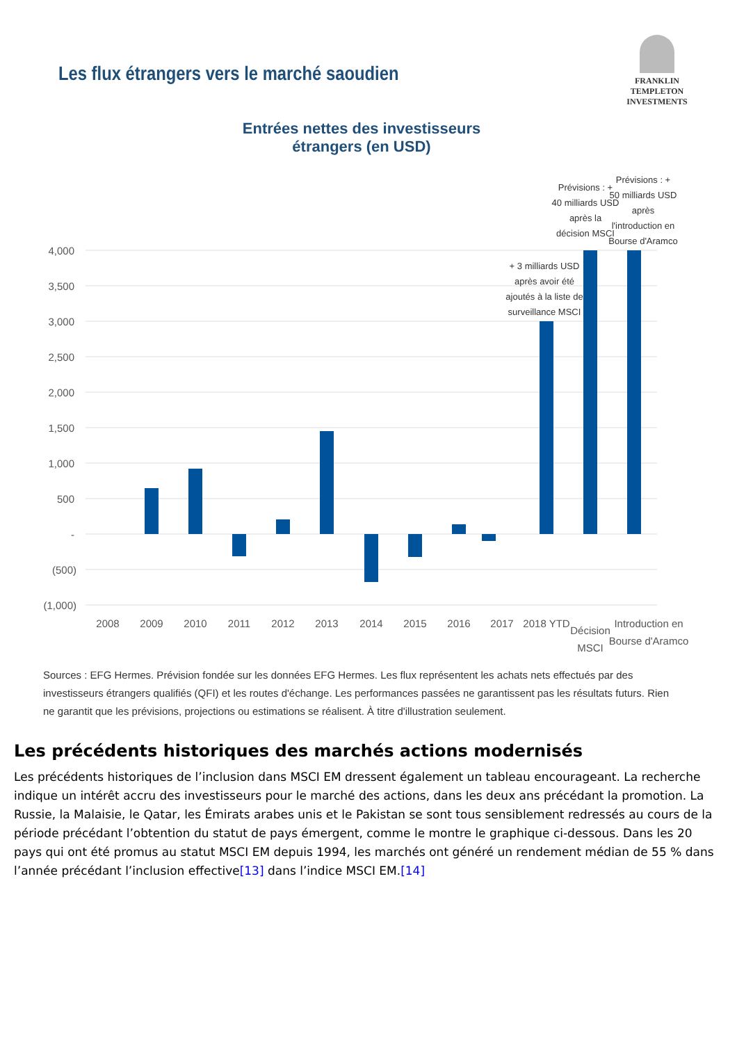Les flux étrangers vers le marché saoudien
FRANKLIN TEMPLETON
INVESTMENTS
Entrées nettes des investisseurs étrangers (en USD)
4,000
3,500
3,000
2,500
2,000
1,500
1,000
500
-
(500)
(1,000)
2008
2009
2010
2011
2012
2013
2014
2015
2016
2017
2018 YTD
Décision
MSCI
Introduction en
Bourse d'Aramco
+ 3 milliards USD
après avoir été
ajoutés à la liste de
surveillance MSCI
Prévisions : +
40 milliards USD
après la
décision MSCI
Prévisions : +
50 milliards USD
après
l'introduction en
Bourse d'Aramco
Sources : EFG Hermes. Prévision fondée sur les données EFG Hermes. Les flux représentent les achats nets effectués par des investisseurs étrangers qualifiés (QFI) et les routes d'échange. Les performances passées ne garantissent pas les résultats futurs. Rien ne garantit que les prévisions, projections ou estimations se réalisent. À titre d'illustration seulement.
Les précédents historiques des marchés actions modernisés
Les précédents historiques de l’inclusion dans MSCI EM dressent également un tableau encourageant. La recherche indique un intérêt accru des investisseurs pour le marché des actions, dans les deux ans précédant la promotion. La Russie, la Malaisie, le Qatar, les Émirats arabes unis et le Pakistan se sont tous sensiblement redressés au cours de la période précédant l’obtention du statut de pays émergent, comme le montre le graphique ci-dessous. Dans les 20 pays qui ont été promus au statut MSCI EM depuis 1994, les marchés ont généré un rendement médian de 55 % dans l’année précédant l’inclusion effective[13] dans l’indice MSCI EM.[14]